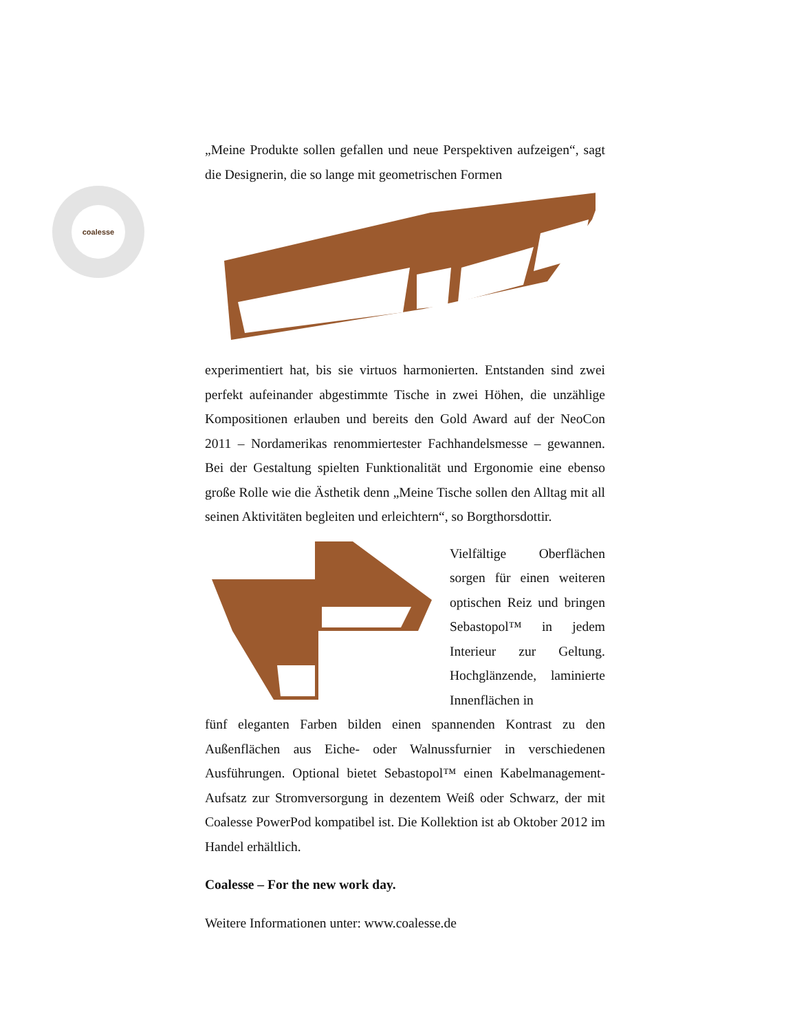coalesse
„Meine Produkte sollen gefallen und neue Perspektiven aufzeigen“, sagt die Designerin, die so lange mit geometrischen Formen
experimentiert hat, bis sie virtuos harmonierten. Entstanden sind zwei perfekt aufeinander abgestimmte Tische in zwei Höhen, die unzählige Kompositionen erlauben und bereits den Gold Award auf der NeoCon 2011 – Nordamerikas renommiertester Fachhandelsmesse – gewannen. Bei der Gestaltung spielten Funktionalität und Ergonomie eine ebenso große Rolle wie die Ästhetik denn „Meine Tische sollen den Alltag mit all seinen Aktivitäten begleiten und erleichtern“, so Borgthorsdottir.
Vielfältige Oberflächen sorgen für einen weiteren optischen Reiz und bringen Sebastopol™ in jedem Interieur zur Geltung. Hochglänzende, laminierte Innenflächen in
fünf eleganten Farben bilden einen spannenden Kontrast zu den Außenflächen aus Eiche- oder Walnussfurnier in verschiedenen Ausführungen. Optional bietet Sebastopol™ einen Kabelmanagement-Aufsatz zur Stromversorgung in dezentem Weiß oder Schwarz, der mit Coalesse PowerPod kompatibel ist. Die Kollektion ist ab Oktober 2012 im Handel erhältlich.
Coalesse – For the new work day.
Weitere Informationen unter: www.coalesse.de